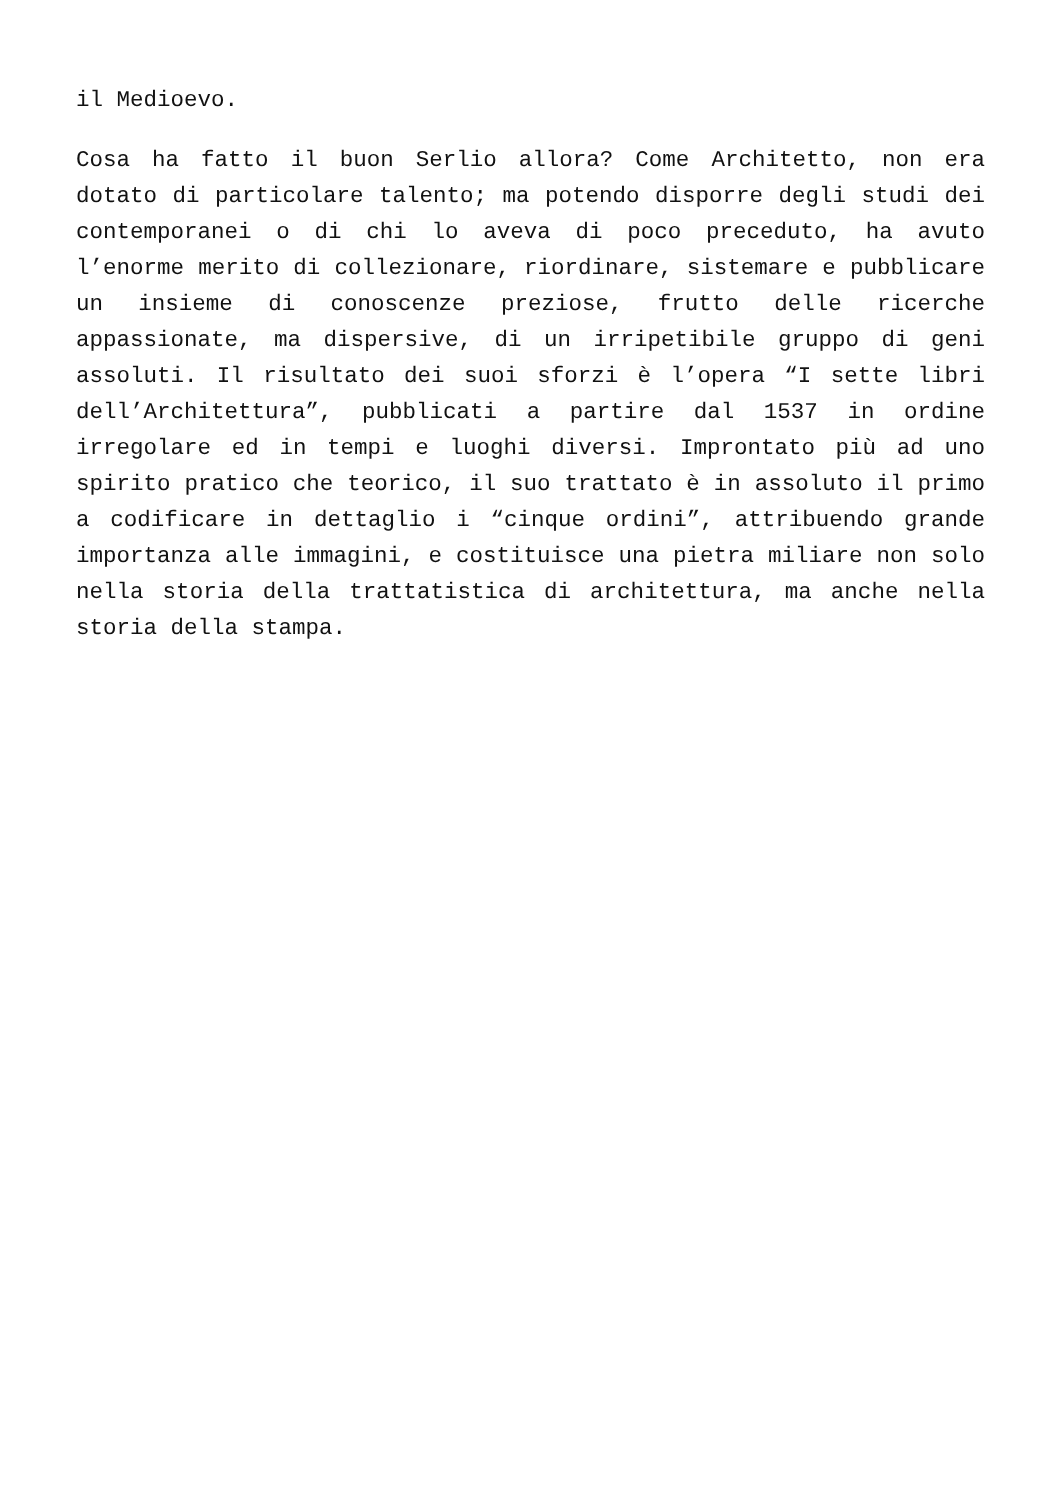il Medioevo.
Cosa ha fatto il buon Serlio allora? Come Architetto, non era dotato di particolare talento; ma potendo disporre degli studi dei contemporanei o di chi lo aveva di poco preceduto, ha avuto l’enorme merito di collezionare, riordinare, sistemare e pubblicare un insieme di conoscenze preziose, frutto delle ricerche appassionate, ma dispersive, di un irripetibile gruppo di geni assoluti. Il risultato dei suoi sforzi è l’opera “I sette libri dell’Architettura”, pubblicati a partire dal 1537 in ordine irregolare ed in tempi e luoghi diversi. Improntato più ad uno spirito pratico che teorico, il suo trattato è in assoluto il primo a codificare in dettaglio i “cinque ordini”, attribuendo grande importanza alle immagini, e costituisce una pietra miliare non solo nella storia della trattatistica di architettura, ma anche nella storia della stampa.